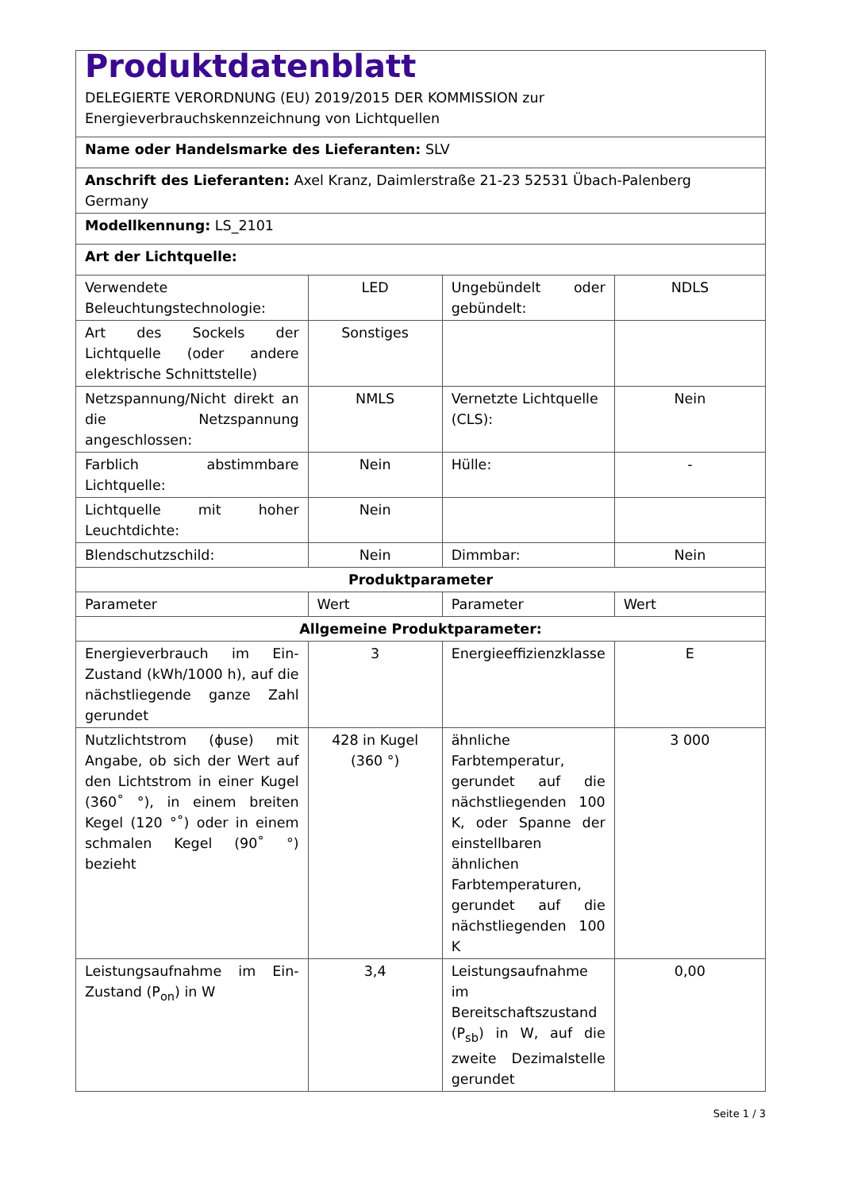| Produktdatenblatt DELEGIERTE VERORDNUNG (EU) 2019/2015 DER KOMMISSION zur Energieverbrauchskennzeichnung von Lichtquellen | | | |
| Name oder Handelsmarke des Lieferanten: SLV | | | |
| Anschrift des Lieferanten: Axel Kranz, Daimlerstraße 21-23 52531 Übach-Palenberg Germany | | | |
| Modellkennung: LS_2101 | | | |
| Art der Lichtquelle: | | | |
| Verwendete Beleuchtungstechnologie: | LED | Ungebündelt oder gebündelt: | NDLS |
| Art des Sockels der Lichtquelle (oder andere elektrische Schnittstelle) | Sonstiges | | |
| Netzspannung/Nicht direkt an die Netzspannung angeschlossen: | NMLS | Vernetzte Lichtquelle (CLS): | Nein |
| Farblich abstimmbare Lichtquelle: | Nein | Hülle: | - |
| Lichtquelle mit hoher Leuchtdichte: | Nein | | |
| Blendschutzschild: | Nein | Dimmbar: | Nein |
| Produktparameter | | | |
| Parameter | Wert | Parameter | Wert |
| Allgemeine Produktparameter: | | | |
| Energieverbrauch im Ein-Zustand (kWh/1000 h), auf die nächstliegende ganze Zahl gerundet | 3 | Energieeffizienzklasse | E |
| Nutzlichtstrom (ϕuse) mit Angabe, ob sich der Wert auf den Lichtstrom in einer Kugel (360˚ °), in einem breiten Kegel (120 °˚) oder in einem schmalen Kegel (90˚ °) bezieht | 428 in Kugel (360 °) | ähnliche Farbtemperatur, gerundet auf die nächstliegenden 100 K, oder Spanne der einstellbaren ähnlichen Farbtemperaturen, gerundet auf die nächstliegenden 100 K | 3 000 |
| Leistungsaufnahme im Ein-Zustand (P<sub>on</sub>) in W | 3,4 | Leistungsaufnahme im Bereitschaftszustand (P<sub>sb</sub>) in W, auf die zweite Dezimalstelle gerundet | 0,00 |
Seite 1 / 3